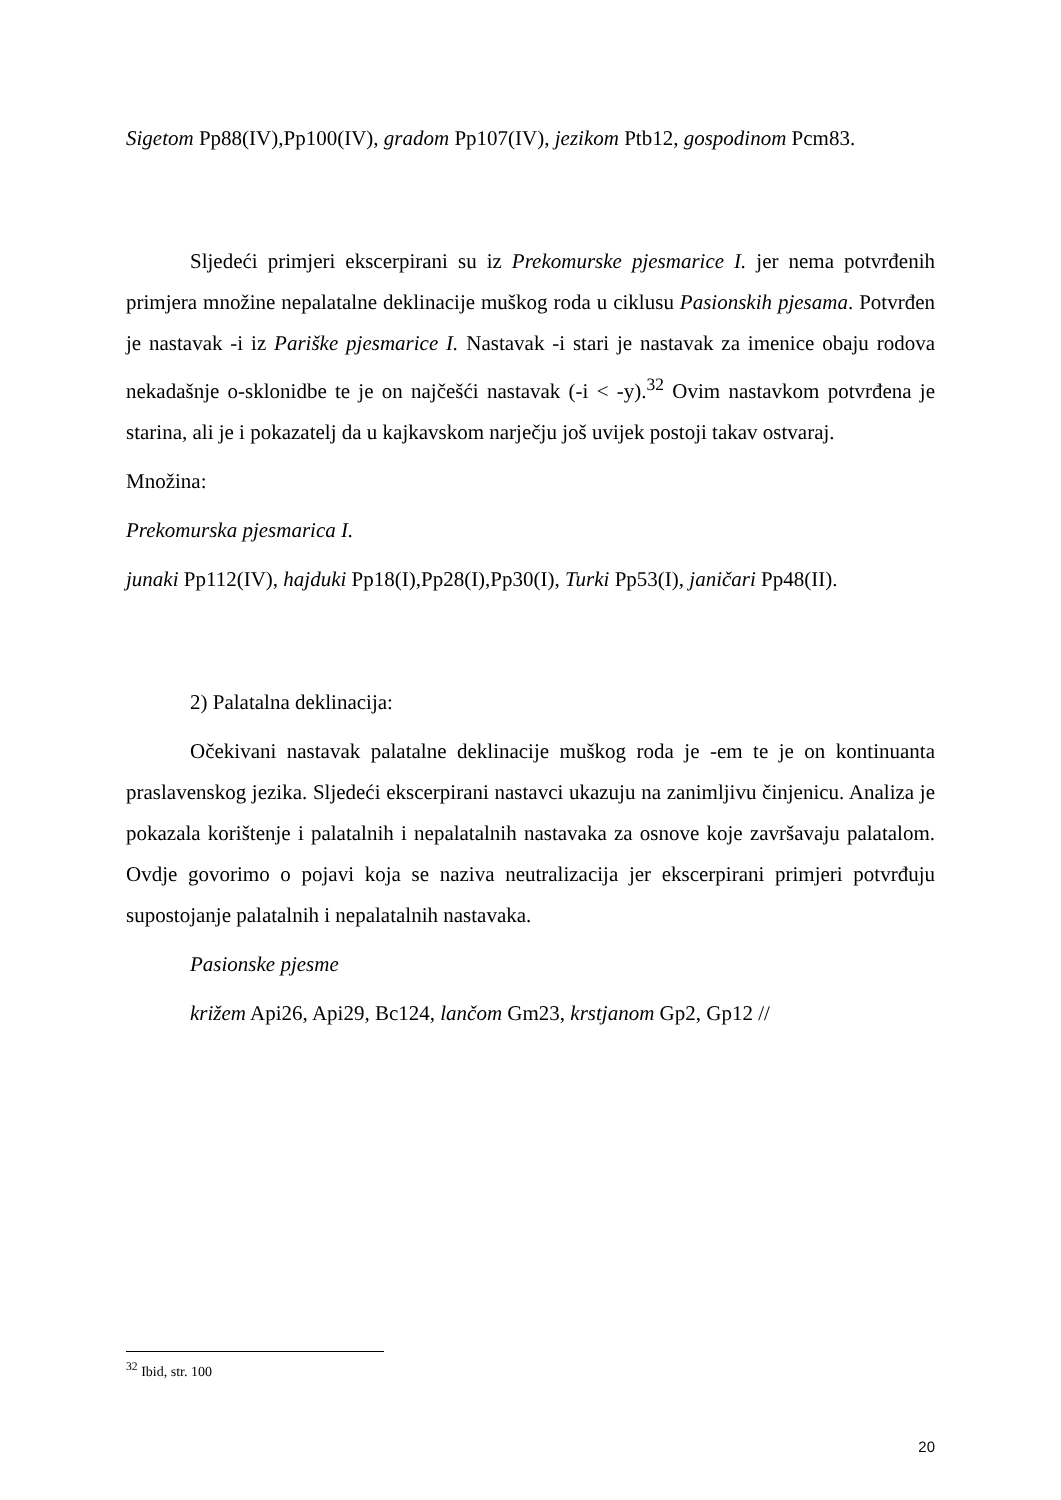Sigetom Pp88(IV),Pp100(IV), gradom Pp107(IV), jezikom Ptb12, gospodinom Pcm83.
Sljedeći primjeri ekscerpirani su iz Prekomurske pjesmarice I. jer nema potvrđenih primjera množine nepalatalne deklinacije muškog roda u ciklusu Pasionskih pjesama. Potvrđen je nastavak -i iz Pariške pjesmarice I. Nastavak -i stari je nastavak za imenice obaju rodova nekadašnje o-sklonidbe te je on najčešći nastavak (-i < -y).<sup>32</sup> Ovim nastavkom potvrđena je starina, ali je i pokazatelj da u kajkavskom narječju još uvijek postoji takav ostvaraj.
Množina:
Prekomurska pjesmarica I.
junaki Pp112(IV), hajduki Pp18(I),Pp28(I),Pp30(I), Turki Pp53(I), janičari Pp48(II).
2) Palatalna deklinacija:
Očekivani nastavak palatalne deklinacije muškog roda je -em te je on kontinuanta praslavenskog jezika. Sljedeći ekscerpirani nastavci ukazuju na zanimljivu činjenicu. Analiza je pokazala korištenje i palatalnih i nepalatalnih nastavaka za osnove koje završavaju palatalom. Ovdje govorimo o pojavi koja se naziva neutralizacija jer ekscerpirani primjeri potvrđuju supostojanje palatalnih i nepalatalnih nastavaka.
Pasionske pjesme
križem Api26, Api29, Bc124, lančom Gm23, krstjanom Gp2, Gp12 //
<sup>32</sup> Ibid, str. 100
20